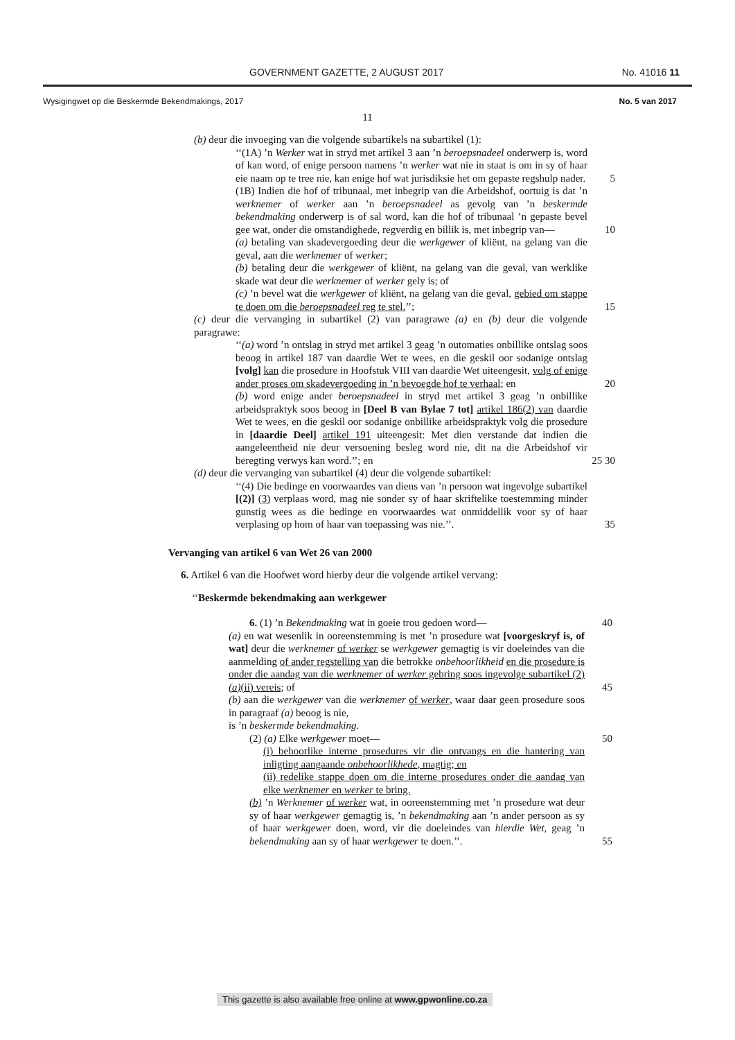GOVERNMENT GAZETTE, 2 AUGUST 2017 No. 41016 11
Wysigingwet op die Beskermde Bekendmakings, 2017 No. 5 van 2017
11
(b) deur die invoeging van die volgende subartikels na subartikel (1):
‘‘(1A) ’n Werker wat in stryd met artikel 3 aan ’n beroepsnadeel onderwerp is, word of kan word, of enige persoon namens ’n werker wat nie in staat is om in sy of haar eie naam op te tree nie, kan enige hof wat jurisdiksie het om gepaste regshulp nader. 5
(1B) Indien die hof of tribunaal, met inbegrip van die Arbeidshof, oortuig is dat ’n werknemer of werker aan ’n beroepsnadeel as gevolg van ’n beskermde bekendmaking onderwerp is of sal word, kan die hof of tribunaal ’n gepaste bevel gee wat, onder die omstandighede, regverdig en billik is, met inbegrip van— 10
(a) betaling van skadevergoeding deur die werkgewer of kliënt, na gelang van die geval, aan die werknemer of werker;
(b) betaling deur die werkgewer of kliënt, na gelang van die geval, van werklike skade wat deur die werknemer of werker gely is; of
(c) ’n bevel wat die werkgewer of kliënt, na gelang van die geval, gebied om stappe te doen om die beroepsnadeel reg te stel.’’; 15
(c) deur die vervanging in subartikel (2) van paragrawe (a) en (b) deur die volgende paragrawe:
‘‘(a) word ’n ontslag in stryd met artikel 3 geag ’n outomaties onbillike ontslag soos beoog in artikel 187 van daardie Wet te wees, en die geskil oor sodanige ontslag [volg] kan die prosedure in Hoofstuk VIII van daardie Wet uiteengesit, volg of enige ander proses om skadevergoeding in ’n bevoegde hof te verhaal; en 20
(b) word enige ander beroepsnadeel in stryd met artikel 3 geag ’n onbillike arbeidspraktyk soos beoog in [Deel B van Bylae 7 tot] artikel 186(2) van daardie Wet te wees, en die geskil oor sodanige onbillike arbeidspraktyk volg die prosedure in [daardie Deel] artikel 191 uiteengesit: Met dien verstande dat indien die aangeleentheid nie deur versoening besleg word nie, dit na die Arbeidshof vir beregting verwys kan word.’’; en 25 30
(d) deur die vervanging van subartikel (4) deur die volgende subartikel:
‘‘(4) Die bedinge en voorwaardes van diens van ’n persoon wat ingevolge subartikel [(2)] (3) verplaas word, mag nie sonder sy of haar skriftelike toestemming minder gunstig wees as die bedinge en voorwaardes wat onmiddellik voor sy of haar verplasing op hom of haar van toepassing was nie.’’. 35
Vervanging van artikel 6 van Wet 26 van 2000
6. Artikel 6 van die Hoofwet word hierby deur die volgende artikel vervang:
‘‘Beskermde bekendmaking aan werkgewer
6. (1) ’n Bekendmaking wat in goeie trou gedoen word— 40
(a) en wat wesenlik in ooreenstemming is met ’n prosedure wat [voorgeskryf is, of wat] deur die werknemer of werker se werkgewer gemagtig is vir doeleindes van die aanmelding of ander regstelling van die betrokke onbehoorlikheid en die prosedure is onder die aandag van die werknemer of werker gebring soos ingevolge subartikel (2)(a)(ii) vereis; of 45
(b) aan die werkgewer van die werknemer of werker, waar daar geen prosedure soos in paragraaf (a) beoog is nie,
is ’n beskermde bekendmaking.
(2) (a) Elke werkgewer moet— 50
(i) behoorlike interne prosedures vir die ontvangs en die hantering van inligting aangaande onbehoorlikhede, magtig; en
(ii) redelike stappe doen om die interne prosedures onder die aandag van elke werknemer en werker te bring.
(b) ’n Werknemer of werker wat, in ooreenstemming met ’n prosedure wat deur sy of haar werkgewer gemagtig is, ’n bekendmaking aan ’n ander persoon as sy of haar werkgewer doen, word, vir die doeleindes van hierdie Wet, geag ’n bekendmaking aan sy of haar werkgewer te doen.’’. 55
This gazette is also available free online at www.gpwonline.co.za